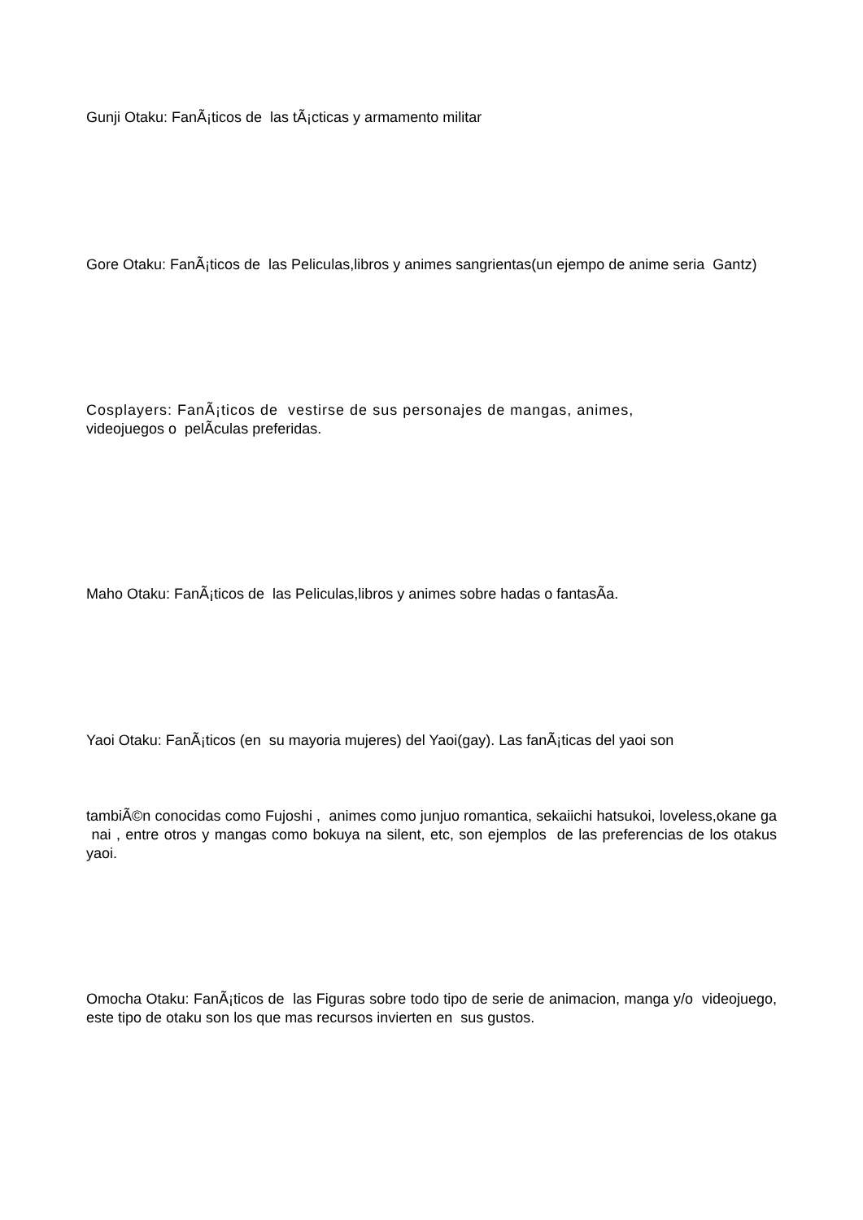Gunji Otaku: FanÃ¡ticos de las tÃ¡cticas y armamento militar
Gore Otaku: FanÃ¡ticos de las Peliculas,libros y animes sangrientas(un ejempo de anime seria Gantz)
Cosplayers: FanÃ¡ticos de vestirse de sus personajes de mangas, animes,
videojuegos o pelÃ­culas preferidas.
Maho Otaku: FanÃ¡ticos de las Peliculas,libros y animes sobre hadas o fantasÃ­a.
Yaoi Otaku: FanÃ¡ticos (en su mayoria mujeres) del Yaoi(gay). Las fanÃ¡ticas del yaoi son
tambiÃ©n conocidas como Fujoshi , animes como junjuo romantica, sekaiichi hatsukoi, loveless,okane ga nai , entre otros y mangas como bokuya na silent, etc, son ejemplos de las preferencias de los otakus yaoi.
Omocha Otaku: FanÃ¡ticos de las Figuras sobre todo tipo de serie de animacion, manga y/o videojuego, este tipo de otaku son los que mas recursos invierten en sus gustos.